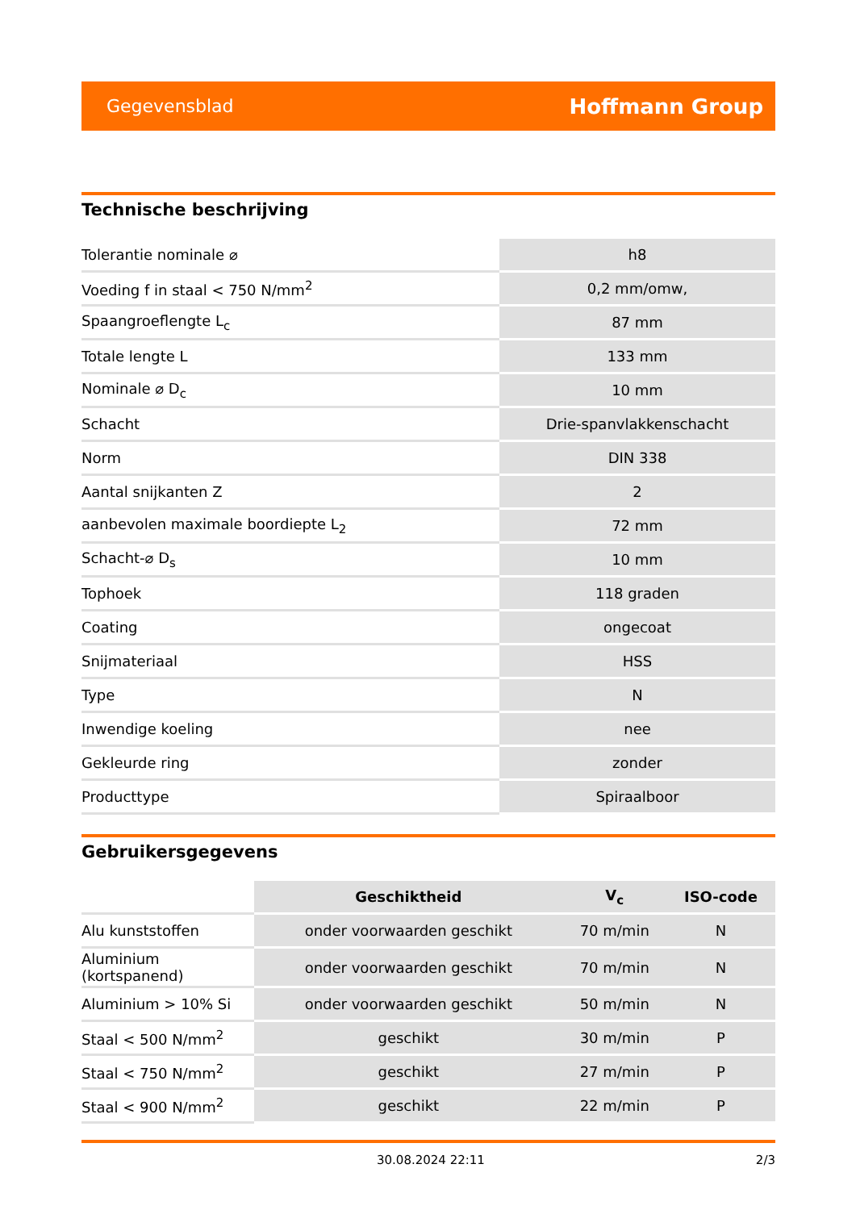Gegevensblad Hoffmann Group
Technische beschrijving
| Tolerantie nominale ⌀ | h8 |
| Voeding f in staal < 750 N/mm<sup>2</sup> | 0,2 mm/omw, |
| Spaangroeflengte L<sub>c</sub> | 87 mm |
| Totale lengte L | 133 mm |
| Nominale ⌀ D<sub>c</sub> | 10 mm |
| Schacht | Drie-spanvlakkenschacht |
| Norm | DIN 338 |
| Aantal snijkanten Z | 2 |
| aanbevolen maximale boordiepte L<sub>2</sub> | 72 mm |
| Schacht-⌀ D<sub>s</sub> | 10 mm |
| Tophoek | 118 graden |
| Coating | ongecoat |
| Snijmateriaal | HSS |
| Type | N |
| Inwendige koeling | nee |
| Gekleurde ring | zonder |
| Producttype | Spiraalboor |
Gebruikersgegevens
| | Geschiktheid | V<sub>c</sub> | ISO-code |
| --- | --- | --- | --- |
| Alu kunststoffen | onder voorwaarden geschikt | 70 m/min | N |
| Aluminium (kortspanend) | onder voorwaarden geschikt | 70 m/min | N |
| Aluminium > 10% Si | onder voorwaarden geschikt | 50 m/min | N |
| Staal < 500 N/mm<sup>2</sup> | geschikt | 30 m/min | P |
| Staal < 750 N/mm<sup>2</sup> | geschikt | 27 m/min | P |
| Staal < 900 N/mm<sup>2</sup> | geschikt | 22 m/min | P |
30.08.2024 22:11 2/3